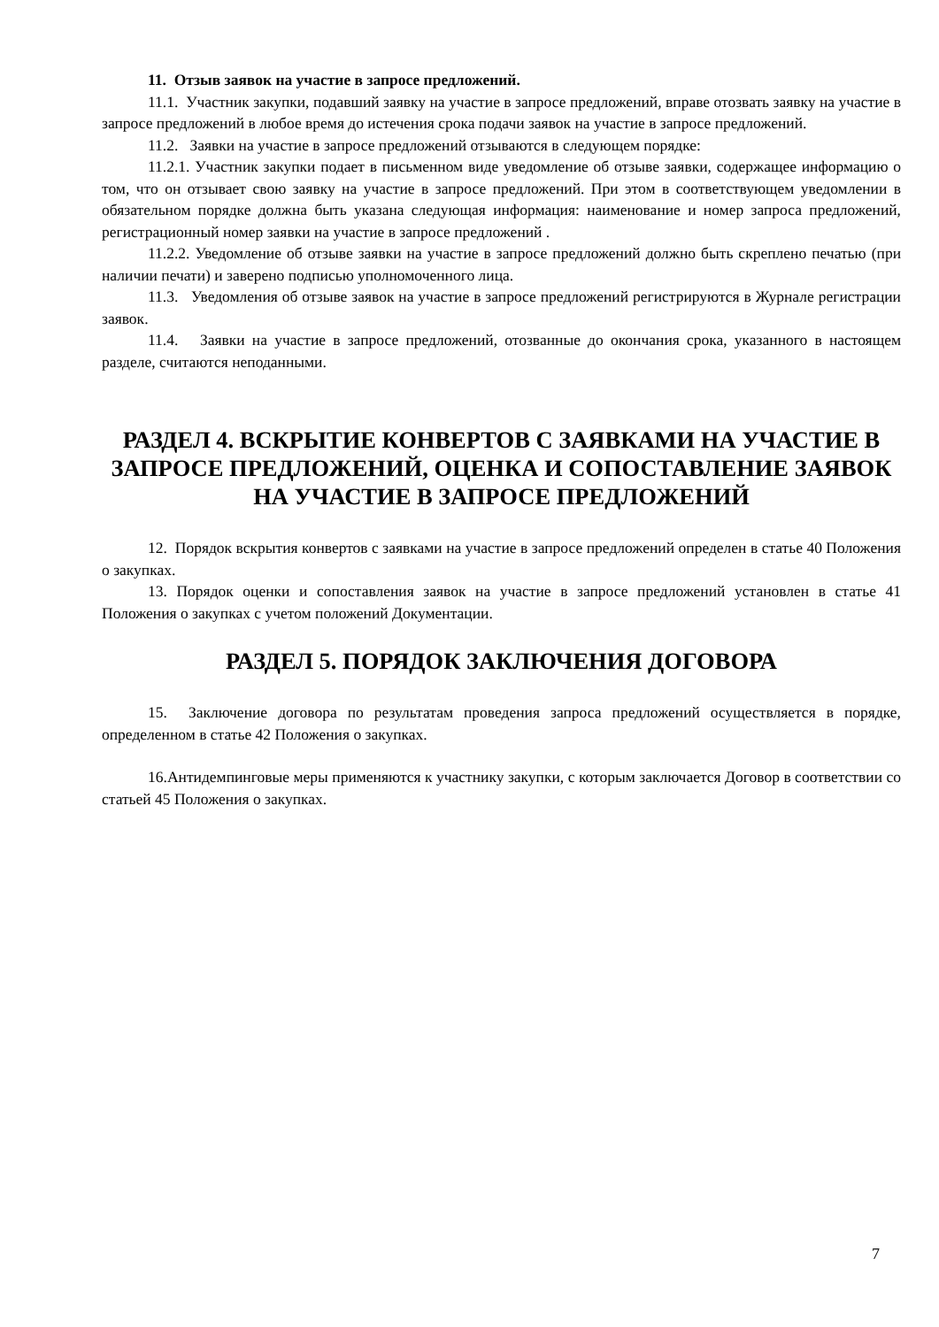11. Отзыв заявок на участие в запросе предложений.
11.1. Участник закупки, подавший заявку на участие в запросе предложений, вправе отозвать заявку на участие в запросе предложений в любое время до истечения срока подачи заявок на участие в запросе предложений.
11.2. Заявки на участие в запросе предложений отзываются в следующем порядке:
11.2.1. Участник закупки подает в письменном виде уведомление об отзыве заявки, содержащее информацию о том, что он отзывает свою заявку на участие в запросе предложений. При этом в соответствующем уведомлении в обязательном порядке должна быть указана следующая информация: наименование и номер запроса предложений, регистрационный номер заявки на участие в запросе предложений .
11.2.2. Уведомление об отзыве заявки на участие в запросе предложений должно быть скреплено печатью (при наличии печати) и заверено подписью уполномоченного лица.
11.3. Уведомления об отзыве заявок на участие в запросе предложений регистрируются в Журнале регистрации заявок.
11.4. Заявки на участие в запросе предложений, отозванные до окончания срока, указанного в настоящем разделе, считаются неподанными.
РАЗДЕЛ 4. ВСКРЫТИЕ КОНВЕРТОВ С ЗАЯВКАМИ НА УЧАСТИЕ В ЗАПРОСЕ ПРЕДЛОЖЕНИЙ, ОЦЕНКА И СОПОСТАВЛЕНИЕ ЗАЯВОК НА УЧАСТИЕ В ЗАПРОСЕ ПРЕДЛОЖЕНИЙ
12. Порядок вскрытия конвертов с заявками на участие в запросе предложений определен в статье 40 Положения о закупках.
13. Порядок оценки и сопоставления заявок на участие в запросе предложений установлен в статье 41 Положения о закупках с учетом положений Документации.
РАЗДЕЛ 5. ПОРЯДОК ЗАКЛЮЧЕНИЯ ДОГОВОРА
15. Заключение договора по результатам проведения запроса предложений осуществляется в порядке, определенном в статье 42 Положения о закупках.
16.Антидемпинговые меры применяются к участнику закупки, с которым заключается Договор в соответствии со статьей 45 Положения о закупках.
7